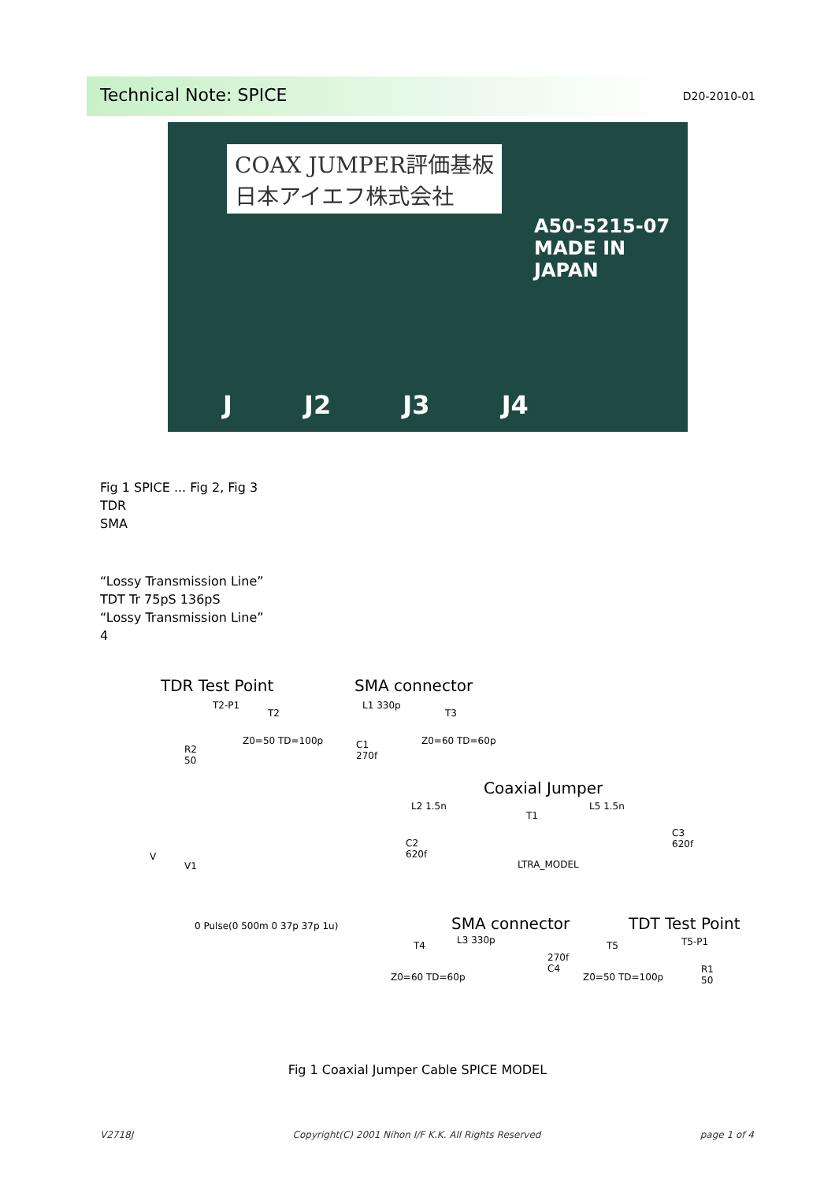Technical Note: SPICE D20-2010-01
COAX JUMPER評価基板
日本アイエフ株式会社
A50-5215-07
MADE IN JAPAN
J J2 J3 J4
Fig 1 SPICE ... Fig 2, Fig 3
TDR
SMA
“Lossy Transmission Line”
TDT Tr 75pS 136pS
“Lossy Transmission Line”
4
TDR Test Point SMA connector
T2-P1
T2
L1 330p
T3
R2
50
Z0=50 TD=100p
C1
270f
Z0=60 TD=60p
Coaxial Jumper
L2 1.5n
T1
L5 1.5n
C2
620f
LTRA_MODEL
C3
620f
V
V1
0 Pulse(0 500m 0 37p 37p 1u) SMA connector TDT Test Point
T4 L3 330p T5 T5-P1
270f
C4
R1
50
Z0=60 TD=60p Z0=50 TD=100p
Fig 1 Coaxial Jumper Cable SPICE MODEL
V2718J Copyright(C) 2001 Nihon I/F K.K. All Rights Reserved page 1 of 4